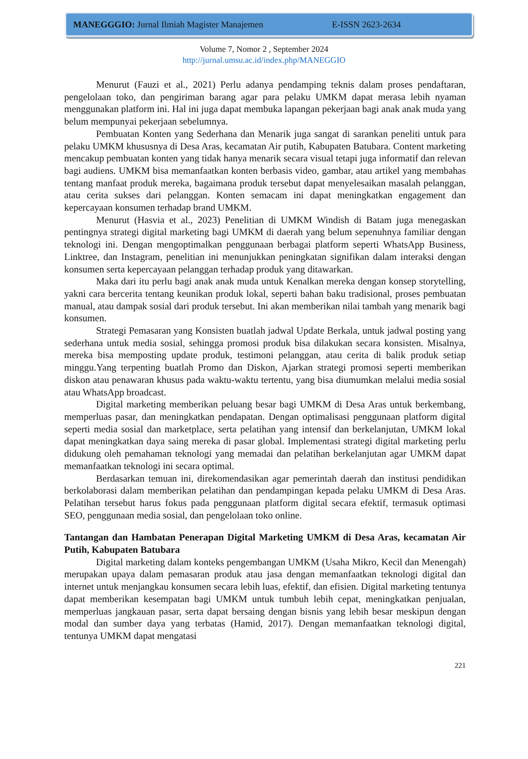MANEGGGIO: Jurnal Ilmiah Magister Manajemen E-ISSN 2623-2634
Volume 7, Nomor 2 , September 2024
http://jurnal.umsu.ac.id/index.php/MANEGGIO
Menurut (Fauzi et al., 2021) Perlu adanya pendamping teknis dalam proses pendaftaran, pengelolaan toko, dan pengiriman barang agar para pelaku UMKM dapat merasa lebih nyaman menggunakan platform ini. Hal ini juga dapat membuka lapangan pekerjaan bagi anak anak muda yang belum mempunyai pekerjaan sebelumnya.
Pembuatan Konten yang Sederhana dan Menarik juga sangat di sarankan peneliti untuk para pelaku UMKM khususnya di Desa Aras, kecamatan Air putih, Kabupaten Batubara. Content marketing mencakup pembuatan konten yang tidak hanya menarik secara visual tetapi juga informatif dan relevan bagi audiens. UMKM bisa memanfaatkan konten berbasis video, gambar, atau artikel yang membahas tentang manfaat produk mereka, bagaimana produk tersebut dapat menyelesaikan masalah pelanggan, atau cerita sukses dari pelanggan. Konten semacam ini dapat meningkatkan engagement dan kepercayaan konsumen terhadap brand UMKM.
Menurut (Hasvia et al., 2023) Penelitian di UMKM Windish di Batam juga menegaskan pentingnya strategi digital marketing bagi UMKM di daerah yang belum sepenuhnya familiar dengan teknologi ini. Dengan mengoptimalkan penggunaan berbagai platform seperti WhatsApp Business, Linktree, dan Instagram, penelitian ini menunjukkan peningkatan signifikan dalam interaksi dengan konsumen serta kepercayaan pelanggan terhadap produk yang ditawarkan.
Maka dari itu perlu bagi anak anak muda untuk Kenalkan mereka dengan konsep storytelling, yakni cara bercerita tentang keunikan produk lokal, seperti bahan baku tradisional, proses pembuatan manual, atau dampak sosial dari produk tersebut. Ini akan memberikan nilai tambah yang menarik bagi konsumen.
Strategi Pemasaran yang Konsisten buatlah jadwal Update Berkala, untuk jadwal posting yang sederhana untuk media sosial, sehingga promosi produk bisa dilakukan secara konsisten. Misalnya, mereka bisa memposting update produk, testimoni pelanggan, atau cerita di balik produk setiap minggu.Yang terpenting buatlah Promo dan Diskon, Ajarkan strategi promosi seperti memberikan diskon atau penawaran khusus pada waktu-waktu tertentu, yang bisa diumumkan melalui media sosial atau WhatsApp broadcast.
Digital marketing memberikan peluang besar bagi UMKM di Desa Aras untuk berkembang, memperluas pasar, dan meningkatkan pendapatan. Dengan optimalisasi penggunaan platform digital seperti media sosial dan marketplace, serta pelatihan yang intensif dan berkelanjutan, UMKM lokal dapat meningkatkan daya saing mereka di pasar global. Implementasi strategi digital marketing perlu didukung oleh pemahaman teknologi yang memadai dan pelatihan berkelanjutan agar UMKM dapat memanfaatkan teknologi ini secara optimal.
Berdasarkan temuan ini, direkomendasikan agar pemerintah daerah dan institusi pendidikan berkolaborasi dalam memberikan pelatihan dan pendampingan kepada pelaku UMKM di Desa Aras. Pelatihan tersebut harus fokus pada penggunaan platform digital secara efektif, termasuk optimasi SEO, penggunaan media sosial, dan pengelolaan toko online.
Tantangan dan Hambatan Penerapan Digital Marketing UMKM di Desa Aras, kecamatan Air Putih, Kabupaten Batubara
Digital marketing dalam konteks pengembangan UMKM (Usaha Mikro, Kecil dan Menengah) merupakan upaya dalam pemasaran produk atau jasa dengan memanfaatkan teknologi digital dan internet untuk menjangkau konsumen secara lebih luas, efektif, dan efisien. Digital marketing tentunya dapat memberikan kesempatan bagi UMKM untuk tumbuh lebih cepat, meningkatkan penjualan, memperluas jangkauan pasar, serta dapat bersaing dengan bisnis yang lebih besar meskipun dengan modal dan sumber daya yang terbatas (Hamid, 2017). Dengan memanfaatkan teknologi digital, tentunya UMKM dapat mengatasi
221